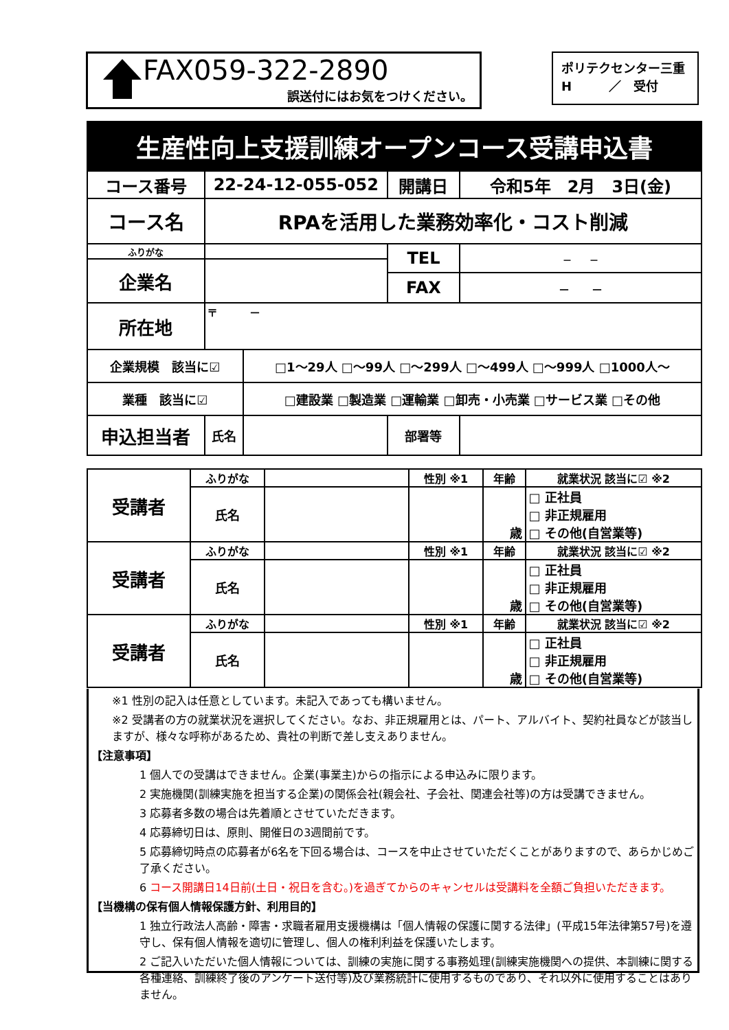FAX059-322-2890
誤送付にはお気をつけください。
ポリテクセンター三重
H　　　／　受付
| 生産性向上支援訓練オープンコース受講申込書 | | | | |
| コース番号 | 22-24-12-055-052 | | 開講日 | 令和5年 2月 3日(金) |
| コース名 | RPAを活用した業務効率化・コスト削減 | | | |
| ふりがな | | | TEL | － － |
| 企業名 | | | | |
| | | | FAX | － － |
| 所在地 | 〒 － | | | |
| 企業規模 該当に☑ | | □1～29人 □～99人 □～299人 □～499人 □～999人 □1000人～ | | |
| 業種 該当に☑ | | □建設業 □製造業 □運輸業 □卸売・小売業 □サービス業 □その他 | | |
| 申込担当者 | 氏名 | | 部署等 | |
| 受講者 | ふりがな | | 性別 ※1 | 年齢 | 就業状況 該当に☑ ※2 |
| | 氏名 | | | 歳 | □ 正社員 □ 非正規雇用 □ その他(自営業等) |
| 受講者 | ふりがな | | 性別 ※1 | 年齢 | 就業状況 該当に☑ ※2 |
| | 氏名 | | | 歳 | □ 正社員 □ 非正規雇用 □ その他(自営業等) |
| 受講者 | ふりがな | | 性別 ※1 | 年齢 | 就業状況 該当に☑ ※2 |
| | 氏名 | | | 歳 | □ 正社員 □ 非正規雇用 □ その他(自営業等) |
※1 性別の記入は任意としています。未記入であっても構いません。
※2 受講者の方の就業状況を選択してください。なお、非正規雇用とは、パート、アルバイト、契約社員などが該当しますが、様々な呼称があるため、貴社の判断で差し支えありません。
【注意事項】
1 個人での受講はできません。企業(事業主)からの指示による申込みに限ります。
2 実施機関(訓練実施を担当する企業)の関係会社(親会社、子会社、関連会社等)の方は受講できません。
3 応募者多数の場合は先着順とさせていただきます。
4 応募締切日は、原則、開催日の3週間前です。
5 応募締切時点の応募者が6名を下回る場合は、コースを中止させていただくことがありますので、あらかじめご了承ください。
6 コース開講日14日前(土日・祝日を含む。)を過ぎてからのキャンセルは受講料を全額ご負担いただきます。
【当機構の保有個人情報保護方針、利用目的】
1 独立行政法人高齢・障害・求職者雇用支援機構は「個人情報の保護に関する法律」(平成15年法律第57号)を遵守し、保有個人情報を適切に管理し、個人の権利利益を保護いたします。
2 ご記入いただいた個人情報については、訓練の実施に関する事務処理(訓練実施機関への提供、本訓練に関する各種連絡、訓練終了後のアンケート送付等)及び業務統計に使用するものであり、それ以外に使用することはありません。